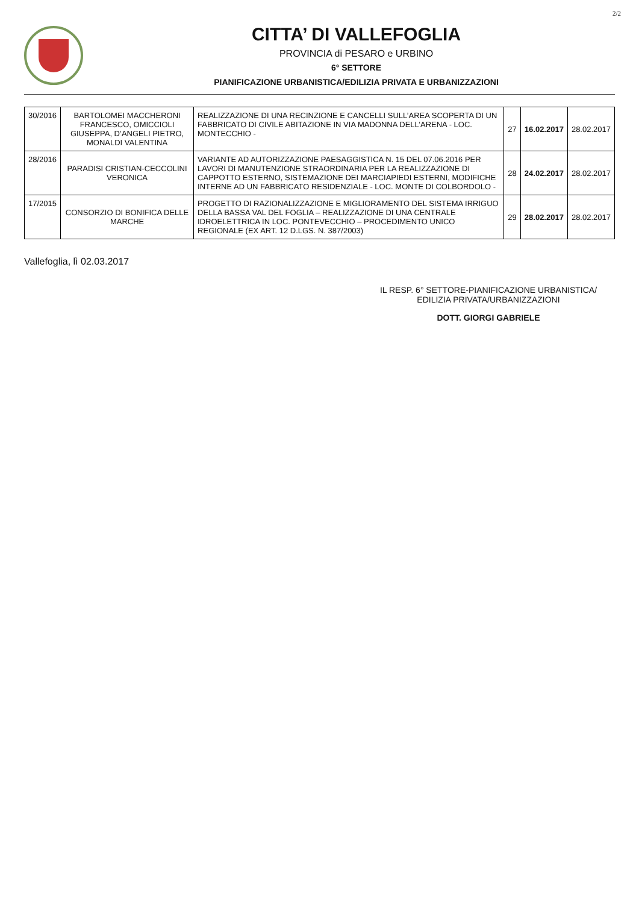2/2
CITTA’ DI VALLEFOGLIA
PROVINCIA di PESARO e URBINO
6° SETTORE
PIANIFICAZIONE URBANISTICA/EDILIZIA PRIVATA E URBANIZZAZIONI
| 30/2016 | BARTOLOMEI MACCHERONI FRANCESCO, OMICCIOLI GIUSEPPA, D’ANGELI PIETRO, MONALDI VALENTINA | REALIZZAZIONE DI UNA RECINZIONE E CANCELLI SULL’AREA SCOPERTA DI UN FABBRICATO DI CIVILE ABITAZIONE IN VIA MADONNA DELL’ARENA - LOC. MONTECCHIO - | 27 | 16.02.2017 | 28.02.2017 |
| 28/2016 | PARADISI CRISTIAN-CECCOLINI VERONICA | VARIANTE AD AUTORIZZAZIONE PAESAGGISTICA N. 15 DEL 07.06.2016 PER LAVORI DI MANUTENZIONE STRAORDINARIA PER LA REALIZZAZIONE DI CAPPOTTO ESTERNO, SISTEMAZIONE DEI MARCIAPIEDI ESTERNI, MODIFICHE INTERNE AD UN FABBRICATO RESIDENZIALE - LOC. MONTE DI COLBORDOLO - | 28 | 24.02.2017 | 28.02.2017 |
| 17/2015 | CONSORZIO DI BONIFICA DELLE MARCHE | PROGETTO DI RAZIONALIZZAZIONE E MIGLIORAMENTO DEL SISTEMA IRRIGUO DELLA BASSA VAL DEL FOGLIA – REALIZZAZIONE DI UNA CENTRALE IDROELETTRICA IN LOC. PONTEVECCHIO – PROCEDIMENTO UNICO REGIONALE (EX ART. 12 D.LGS. N. 387/2003) | 29 | 28.02.2017 | 28.02.2017 |
Vallefoglia, lì 02.03.2017
IL RESP. 6° SETTORE-PIANIFICAZIONE URBANISTICA/
EDILIZIA PRIVATA/URBANIZZAZIONI
DOTT. GIORGI GABRIELE